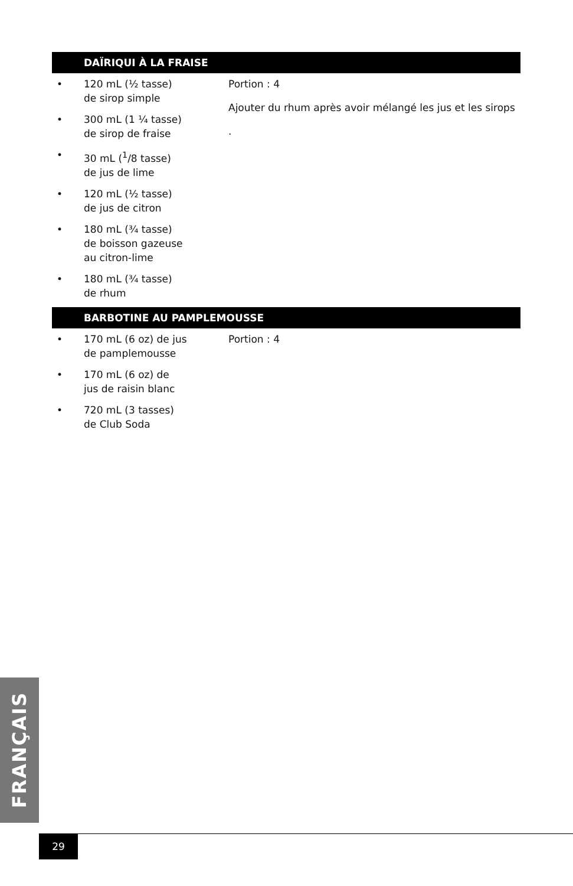DAÏRIQUI À LA FRAISE
• 120 mL (½ tasse)
de sirop simple
• 300 mL (1 ¼ tasse)
de sirop de fraise
• 30 mL (<sup>1</sup>/8 tasse)
de jus de lime
• 120 mL (½ tasse)
de jus de citron
• 180 mL (¾ tasse)
de boisson gazeuse
au citron-lime
• 180 mL (¾ tasse)
de rhum
Portion : 4
Ajouter du rhum après avoir mélangé les jus et les sirops
.
BARBOTINE AU PAMPLEMOUSSE
• 170 mL (6 oz) de jus
de pamplemousse
• 170 mL (6 oz) de
jus de raisin blanc
• 720 mL (3 tasses)
de Club Soda
Portion : 4
FRANÇAIS
29